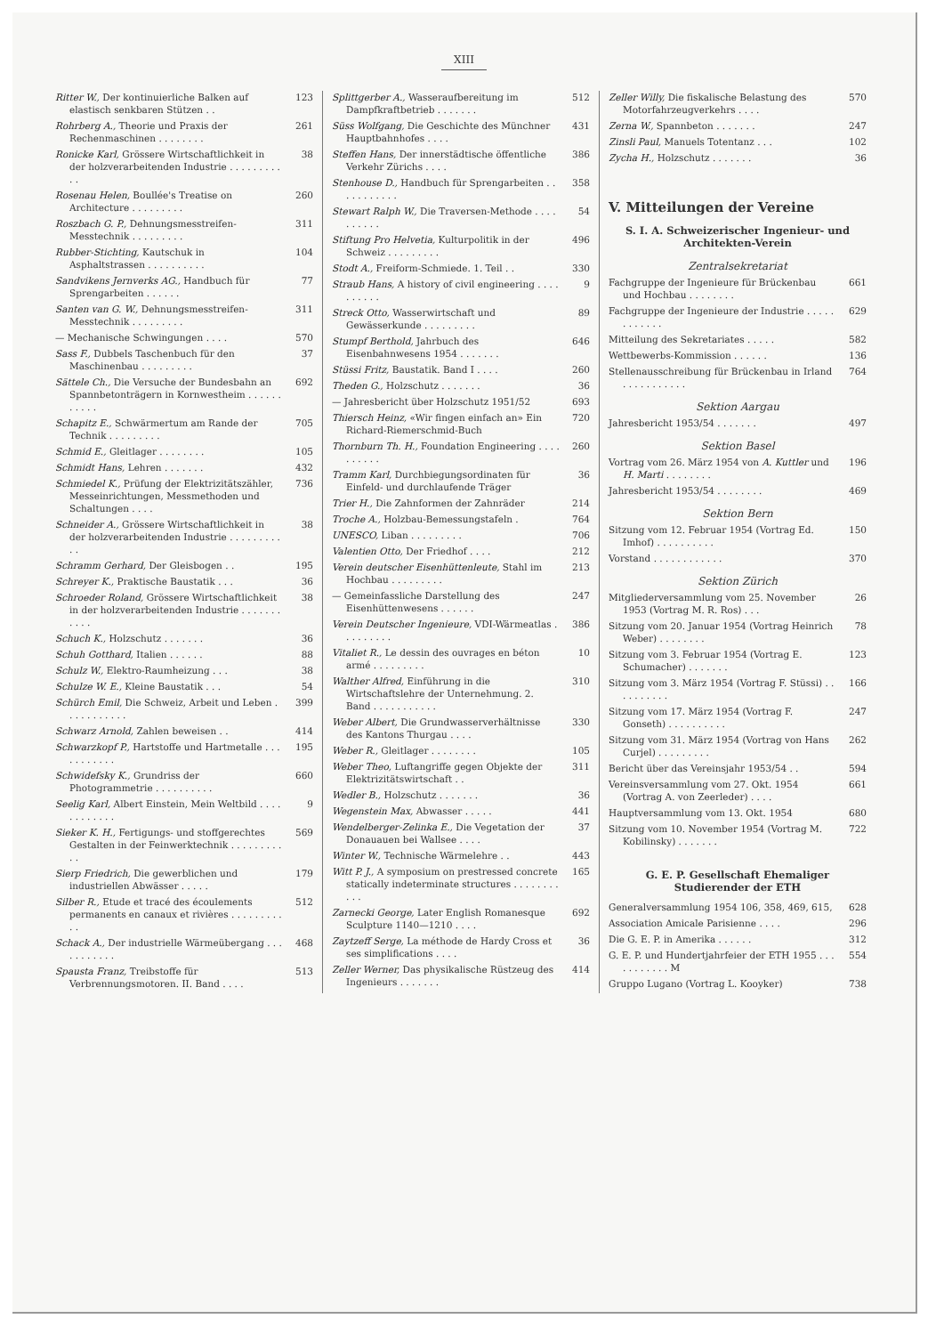XIII
Ritter W., Der kontinuierliche Balken auf elastisch senkbaren Stützen . .
123
Rohrberg A., Theorie und Praxis der Rechenmaschinen . . . . . . . .
261
Ronicke Karl, Grössere Wirtschaftlichkeit in der holzverarbeitenden Industrie . . . . . . . . . . .
38
Rosenau Helen, Boullée's Treatise on Architecture . . . . . . . . .
260
Roszbach G. P., Dehnungsmesstreifen-Messtechnik . . . . . . . . .
311
Rubber-Stichting, Kautschuk in Asphaltstrassen . . . . . . . . . .
104
Sandvikens Jernverks AG., Handbuch für Sprengarbeiten . . . . . .
77
Santen van G. W., Dehnungsmesstreifen-Messtechnik . . . . . . . . .
311
— Mechanische Schwingungen . . . .
570
Sass F., Dubbels Taschenbuch für den Maschinenbau . . . . . . . . .
37
Sättele Ch., Die Versuche der Bundesbahn an Spannbetonträgern in Kornwestheim . . . . . . . . . . .
692
Schapitz E., Schwärmertum am Rande der Technik . . . . . . . . .
705
Schmid E., Gleitlager . . . . . . . .
105
Schmidt Hans, Lehren . . . . . . .
432
Schmiedel K., Prüfung der Elektrizitätszähler, Messeinrichtungen, Messmethoden und Schaltungen . . . .
736
Schneider A., Grössere Wirtschaftlichkeit in der holzverarbeitenden Industrie . . . . . . . . . . .
38
Schramm Gerhard, Der Gleisbogen . .
195
Schreyer K., Praktische Baustatik . . .
36
Schroeder Roland, Grössere Wirtschaftlichkeit in der holzverarbeitenden Industrie . . . . . . . . . . .
38
Schuch K., Holzschutz . . . . . . .
36
Schuh Gotthard, Italien . . . . . .
88
Schulz W., Elektro-Raumheizung . . .
38
Schulze W. E., Kleine Baustatik . . .
54
Schürch Emil, Die Schweiz, Arbeit und Leben . . . . . . . . . . .
399
Schwarz Arnold, Zahlen beweisen . .
414
Schwarzkopf P., Hartstoffe und Hartmetalle . . . . . . . . . . .
195
Schwidefsky K., Grundriss der Photogrammetrie . . . . . . . . . .
660
Seelig Karl, Albert Einstein, Mein Weltbild . . . . . . . . . . . .
9
Sieker K. H., Fertigungs- und stoffgerechtes Gestalten in der Feinwerktechnik . . . . . . . . . . .
569
Sierp Friedrich, Die gewerblichen und industriellen Abwässer . . . . .
179
Silber R., Etude et tracé des écoulements permanents en canaux et rivières . . . . . . . . . . .
512
Schack A., Der industrielle Wärmeübergang . . . . . . . . . . .
468
Spausta Franz, Treibstoffe für Verbrennungsmotoren. II. Band . . . .
513
Splittgerber A., Wasseraufbereitung im Dampfkraftbetrieb . . . . . . .
512
Süss Wolfgang, Die Geschichte des Münchner Hauptbahnhofes . . . .
431
Steffen Hans, Der innerstädtische öffentliche Verkehr Zürichs . . . .
386
Stenhouse D., Handbuch für Sprengarbeiten . . . . . . . . . . .
358
Stewart Ralph W., Die Traversen-Methode . . . . . . . . . .
54
Stiftung Pro Helvetia, Kulturpolitik in der Schweiz . . . . . . . . .
496
Stodt A., Freiform-Schmiede. 1. Teil . .
330
Straub Hans, A history of civil engineering . . . . . . . . . .
9
Streck Otto, Wasserwirtschaft und Gewässerkunde . . . . . . . . .
89
Stumpf Berthold, Jahrbuch des Eisenbahnwesens 1954 . . . . . . .
646
Stüssi Fritz, Baustatik. Band I . . . .
260
Theden G., Holzschutz . . . . . . .
36
— Jahresbericht über Holzschutz 1951/52
693
Thiersch Heinz, «Wir fingen einfach an» Ein Richard-Riemerschmid-Buch
720
Thornburn Th. H., Foundation Engineering . . . . . . . . . .
260
Tramm Karl, Durchbiegungsordinaten für Einfeld- und durchlaufende Träger
36
Trier H., Die Zahnformen der Zahnräder
214
Troche A., Holzbau-Bemessungstafeln .
764
UNESCO, Liban . . . . . . . . .
706
Valentien Otto, Der Friedhof . . . .
212
Verein deutscher Eisenhüttenleute, Stahl im Hochbau . . . . . . . . .
213
— Gemeinfassliche Darstellung des Eisenhüttenwesens . . . . . .
247
Verein Deutscher Ingenieure, VDI-Wärmeatlas . . . . . . . . .
386
Vitaliet R., Le dessin des ouvrages en béton armé . . . . . . . . .
10
Walther Alfred, Einführung in die Wirtschaftslehre der Unternehmung. 2. Band . . . . . . . . . . .
310
Weber Albert, Die Grundwasserverhältnisse des Kantons Thurgau . . . .
330
Weber R., Gleitlager . . . . . . . .
105
Weber Theo, Luftangriffe gegen Objekte der Elektrizitätswirtschaft . .
311
Wedler B., Holzschutz . . . . . . .
36
Wegenstein Max, Abwasser . . . . .
441
Wendelberger-Zelinka E., Die Vegetation der Donauauen bei Wallsee . . . .
37
Winter W., Technische Wärmelehre . .
443
Witt P. J., A symposium on prestressed concrete statically indeterminate structures . . . . . . . . . . .
165
Zarnecki George, Later English Romanesque Sculpture 1140—1210 . . . .
692
Zaytzeff Serge, La méthode de Hardy Cross et ses simplifications . . . .
36
Zeller Werner, Das physikalische Rüstzeug des Ingenieurs . . . . . . .
414
Zeller Willy, Die fiskalische Belastung des Motorfahrzeugverkehrs . . . .
570
Zerna W., Spannbeton . . . . . . .
247
Zinsli Paul, Manuels Totentanz . . .
102
Zycha H., Holzschutz . . . . . . .
36
V. Mitteilungen der Vereine
S. I. A. Schweizerischer Ingenieur- und Architekten-Verein
Zentralsekretariat
Fachgruppe der Ingenieure für Brückenbau und Hochbau . . . . . . . .
661
Fachgruppe der Ingenieure der Industrie . . . . . . . . . . . .
629
Mitteilung des Sekretariates . . . . .
582
Wettbewerbs-Kommission . . . . . .
136
Stellenausschreibung für Brückenbau in Irland . . . . . . . . . . .
764
Sektion Aargau
Jahresbericht 1953/54 . . . . . . .
497
Sektion Basel
Vortrag vom 26. März 1954 von A. Kuttler und H. Marti . . . . . . . .
196
Jahresbericht 1953/54 . . . . . . . .
469
Sektion Bern
Sitzung vom 12. Februar 1954 (Vortrag Ed. Imhof) . . . . . . . . . .
150
Vorstand . . . . . . . . . . . .
370
Sektion Zürich
Mitgliederversammlung vom 25. November 1953 (Vortrag M. R. Ros) . . .
26
Sitzung vom 20. Januar 1954 (Vortrag Heinrich Weber) . . . . . . . .
78
Sitzung vom 3. Februar 1954 (Vortrag E. Schumacher) . . . . . . .
123
Sitzung vom 3. März 1954 (Vortrag F. Stüssi) . . . . . . . . . .
166
Sitzung vom 17. März 1954 (Vortrag F. Gonseth) . . . . . . . . . .
247
Sitzung vom 31. März 1954 (Vortrag von Hans Curjel) . . . . . . . . .
262
Bericht über das Vereinsjahr 1953/54 . .
594
Vereinsversammlung vom 27. Okt. 1954 (Vortrag A. von Zeerleder) . . . .
661
Hauptversammlung vom 13. Okt. 1954
680
Sitzung vom 10. November 1954 (Vortrag M. Kobilinsky) . . . . . . .
722
G. E. P. Gesellschaft Ehemaliger Studierender der ETH
Generalversammlung 1954 106, 358, 469, 615,
628
Association Amicale Parisienne . . . .
296
Die G. E. P. in Amerika . . . . . .
312
G. E. P. und Hundertjahrfeier der ETH 1955 . . . . . . . . . . . M
554
Gruppo Lugano (Vortrag L. Kooyker)
738